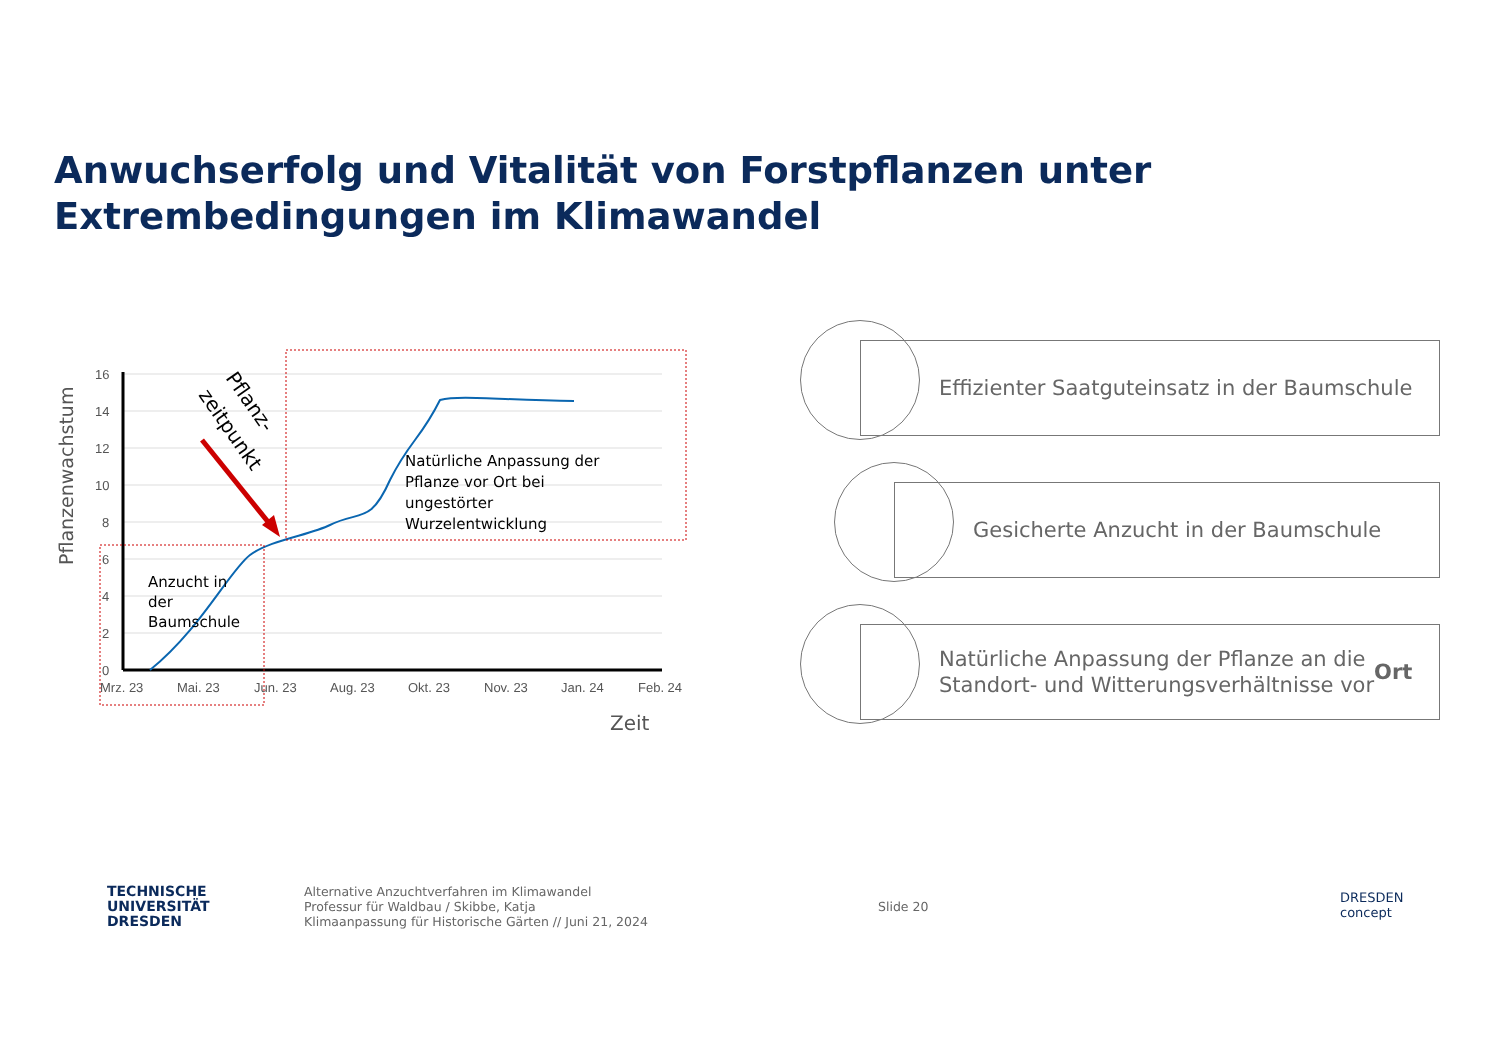Anwuchserfolg und Vitalität von Forstpflanzen unter
Extrembedingungen im Klimawandel
16
14
12
10
8
6
4
2
0
Mrz. 23
Mai. 23
Jun. 23
Aug. 23
Okt. 23
Nov. 23
Jan. 24
Feb. 24
Zeit
Pflanzenwachstum
Natürliche Anpassung der
Pflanze vor Ort bei
ungestörter
Wurzelentwicklung
Anzucht in
der
Baumschule
Pflanz-
zeitpunkt
Effizienter Saatguteinsatz in der Baumschule
Gesicherte Anzucht in der Baumschule
Natürliche Anpassung der Pflanze an die
Standort- und Witterungsverhältnisse vor Ort
TECHNISCHE
UNIVERSITÄT
DRESDEN
Alternative Anzuchtverfahren im Klimawandel
Professur für Waldbau / Skibbe, Katja
Klimaanpassung für Historische Gärten // Juni 21, 2024
Slide 20
DRESDEN
concept